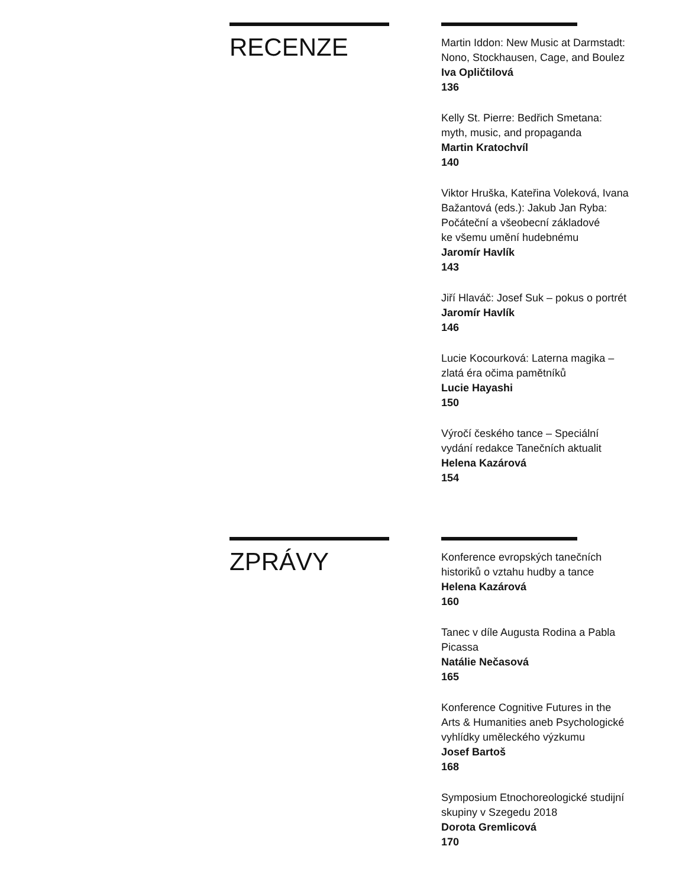RECENZE
Martin Iddon: New Music at Darmstadt: Nono, Stockhausen, Cage, and Boulez
Iva Opličtilová
136
Kelly St. Pierre: Bedřich Smetana:
myth, music, and propaganda
Martin Kratochvíl
140
Viktor Hruška, Kateřina Voleková, Ivana Bažantová (eds.): Jakub Jan Ryba:
Počáteční a všeobecní základové
ke všemu umění hudebnému
Jaromír Havlík
143
Jiří Hlaváč: Josef Suk – pokus o portrét
Jaromír Havlík
146
Lucie Kocourková: Laterna magika –
zlatá éra očima pamětníků
Lucie Hayashi
150
Výročí českého tance – Speciální
vydání redakce Tanečních aktualit
Helena Kazárová
154
ZPRÁVY
Konference evropských tanečních
historiků o vztahu hudby a tance
Helena Kazárová
160
Tanec v díle Augusta Rodina a Pabla
Picassa
Natálie Nečasová
165
Konference Cognitive Futures in the
Arts & Humanities aneb Psychologické
vyhlídky uměleckého výzkumu
Josef Bartoš
168
Symposium Etnochoreologické studijní
skupiny v Szegedu 2018
Dorota Gremlicová
170